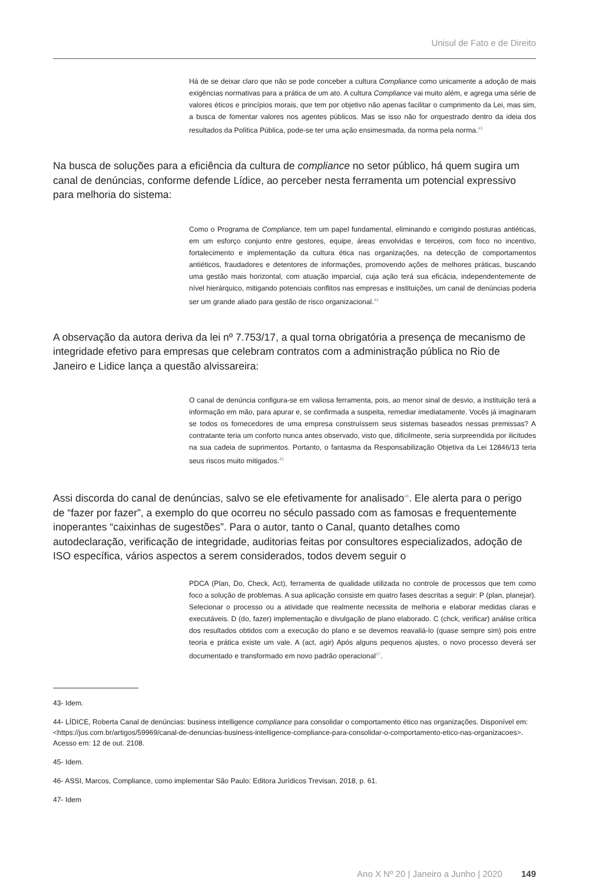Unisul de Fato e de Direito
Há de se deixar claro que não se pode conceber a cultura Compliance como unicamente a adoção de mais exigências normativas para a prática de um ato. A cultura Compliance vai muito além, e agrega uma série de valores éticos e princípios morais, que tem por objetivo não apenas facilitar o cumprimento da Lei, mas sim, a busca de fomentar valores nos agentes públicos. Mas se isso não for orquestrado dentro da ideia dos resultados da Política Pública, pode-se ter uma ação ensimesmada, da norma pela norma.<sup>43</sup>
Na busca de soluções para a eficiência da cultura de compliance no setor público, há quem sugira um canal de denúncias, conforme defende Lídice, ao perceber nesta ferramenta um potencial expressivo para melhoria do sistema:
Como o Programa de Compliance, tem um papel fundamental, eliminando e corrigindo posturas antiéticas, em um esforço conjunto entre gestores, equipe, áreas envolvidas e terceiros, com foco no incentivo, fortalecimento e implementação da cultura ética nas organizações, na detecção de comportamentos antiéticos, fraudadores e detentores de informações, promovendo ações de melhores práticas, buscando uma gestão mais horizontal, com atuação imparcial, cuja ação terá sua eficácia, independentemente de nível hierárquico, mitigando potenciais conflitos nas empresas e instituições, um canal de denúncias poderia ser um grande aliado para gestão de risco organizacional.<sup>44</sup>
A observação da autora deriva da lei nº 7.753/17, a qual torna obrigatória a presença de mecanismo de integridade efetivo para empresas que celebram contratos com a administração pública no Rio de Janeiro e Lidice lança a questão alvissareira:
O canal de denúncia configura-se em valiosa ferramenta, pois, ao menor sinal de desvio, a instituição terá a informação em mão, para apurar e, se confirmada a suspeita, remediar imediatamente. Vocês já imaginaram se todos os fornecedores de uma empresa construíssem seus sistemas baseados nessas premissas? A contratante teria um conforto nunca antes observado, visto que, dificilmente, seria surpreendida por ilicitudes na sua cadeia de suprimentos. Portanto, o fantasma da Responsabilização Objetiva da Lei 12846/13 teria seus riscos muito mitigados.<sup>45</sup>
Assi discorda do canal de denúncias, salvo se ele efetivamente for analisado<sup>46</sup>. Ele alerta para o perigo de “fazer por fazer”, a exemplo do que ocorreu no século passado com as famosas e frequentemente inoperantes “caixinhas de sugestões”. Para o autor, tanto o Canal, quanto detalhes como autodeclaração, verificação de integridade, auditorias feitas por consultores especializados, adoção de ISO específica, vários aspectos a serem considerados, todos devem seguir o
PDCA (Plan, Do, Check, Act), ferramenta de qualidade utilizada no controle de processos que tem como foco a solução de problemas. A sua aplicação consiste em quatro fases descritas a seguir: P (plan, planejar). Selecionar o processo ou a atividade que realmente necessita de melhoria e elaborar medidas claras e executáveis. D (do, fazer) implementação e divulgação de plano elaborado. C (chck, verificar) análise crítica dos resultados obtidos com a execução do plano e se devemos reavaliá-lo (quase sempre sim) pois entre teoria e prática existe um vale. A (act, agir) Após alguns pequenos ajustes, o novo processo deverá ser documentado e transformado em novo padrão operacional<sup>47</sup>.
43- Idem.
44- LÍDICE, Roberta Canal de denúncias: business intelligence compliance para consolidar o comportamento ético nas organizações. Disponível em: <https://jus.com.br/artigos/59969/canal-de-denuncias-business-intelligence-compliance-para-consolidar-o-comportamento-etico-nas-organizacoes>. Acesso em: 12 de out. 2108.
45- Idem.
46- ASSI, Marcos, Compliance, como implementar São Paulo: Editora Jurídicos Trevisan, 2018, p. 61.
47- Idem
Ano X Nº 20 | Janeiro a Junho | 2020 149